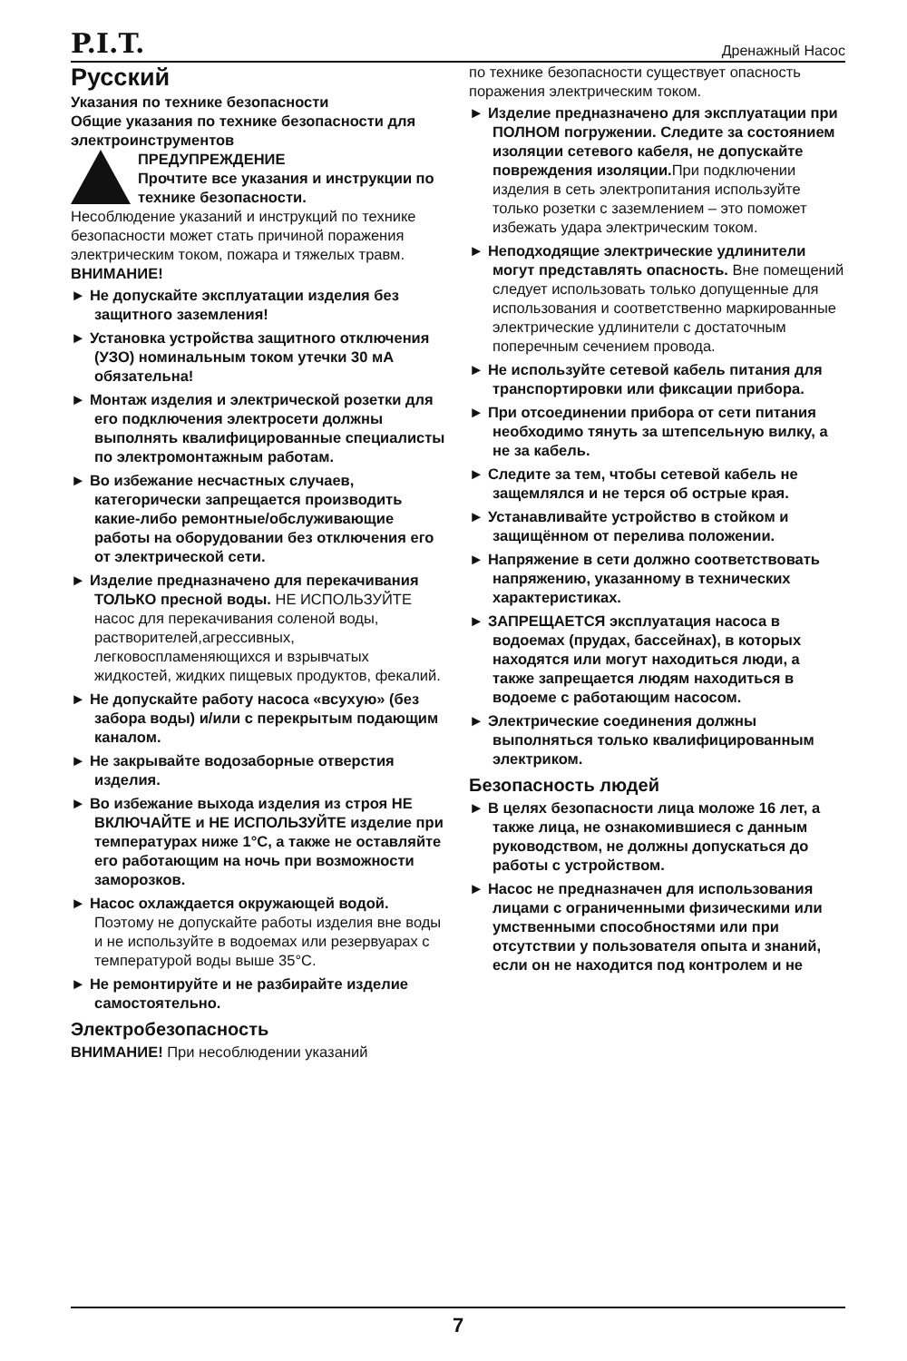P.I.T. Дренажный Насос
Русский
Указания по технике безопасности
Общие указания по технике безопасности для электроинструментов
ПРЕДУПРЕЖДЕНИЕ
Прочтите все указания и инструкции по технике безопасности.
Несоблюдение указаний и инструкций по технике безопасности может стать причиной поражения электрическим током, пожара и тяжелых травм.
ВНИМАНИЕ!
► Не допускайте эксплуатации изделия без защитного заземления!
► Установка устройства защитного отключения (УЗО) номинальным током утечки 30 мА обязательна!
► Монтаж изделия и электрической розетки для его подключения электросети должны выполнять квалифицированные специалисты по электромонтажным работам.
► Во избежание несчастных случаев, категорически запрещается производить какие-либо ремонтные/обслуживающие работы на оборудовании без отключения его от электрической сети.
► Изделие предназначено для перекачивания ТОЛЬКО пресной воды. НЕ ИСПОЛЬЗУЙТЕ насос для перекачивания соленой воды, растворителей,агрессивных, легковоспламеняющихся и взрывчатых жидкостей, жидких пищевых продуктов, фекалий.
► Не допускайте работу насоса «всухую» (без забора воды) и/или с перекрытым подающим каналом.
► Не закрывайте водозаборные отверстия изделия.
► Во избежание выхода изделия из строя НЕ ВКЛЮЧАЙТЕ и НЕ ИСПОЛЬЗУЙТЕ изделие при температурах ниже 1°C, а также не оставляйте его работающим на ночь при возможности заморозков.
► Насос охлаждается окружающей водой. Поэтому не допускайте работы изделия вне воды и не используйте в водоемах или резервуарах с температурой воды выше 35°C.
► Не ремонтируйте и не разбирайте изделие самостоятельно.
Электробезопасность
ВНИМАНИЕ! При несоблюдении указаний
по технике безопасности существует опасность поражения электрическим током.
► Изделие предназначено для эксплуатации при ПОЛНОМ погружении. Следите за состоянием изоляции сетевого кабеля, не допускайте повреждения изоляции. При подключении изделия в сеть электропитания используйте только розетки с заземлением – это поможет избежать удара электрическим током.
► Неподходящие электрические удлинители могут представлять опасность. Вне помещений следует использовать только допущенные для использования и соответственно маркированные электрические удлинители с достаточным поперечным сечением провода.
► Не используйте сетевой кабель питания для транспортировки или фиксации прибора.
► При отсоединении прибора от сети питания необходимо тянуть за штепсельную вилку, а не за кабель.
► Следите за тем, чтобы сетевой кабель не защемлялся и не терся об острые края.
► Устанавливайте устройство в стойком и защищённом от перелива положении.
► Напряжение в сети должно соответствовать напряжению, указанному в технических характеристиках.
► ЗАПРЕЩАЕТСЯ эксплуатация насоса в водоемах (прудах, бассейнах), в которых находятся или могут находиться люди, а также запрещается людям находиться в водоеме с работающим насосом.
► Электрические соединения должны выполняться только квалифицированным электриком.
Безопасность людей
► В целях безопасности лица моложе 16 лет, а также лица, не ознакомившиеся с данным руководством, не должны допускаться до работы с устройством.
► Насос не предназначен для использования лицами с ограниченными физическими или умственными способностями или при отсутствии у пользователя опыта и знаний, если он не находится под контролем и не
7